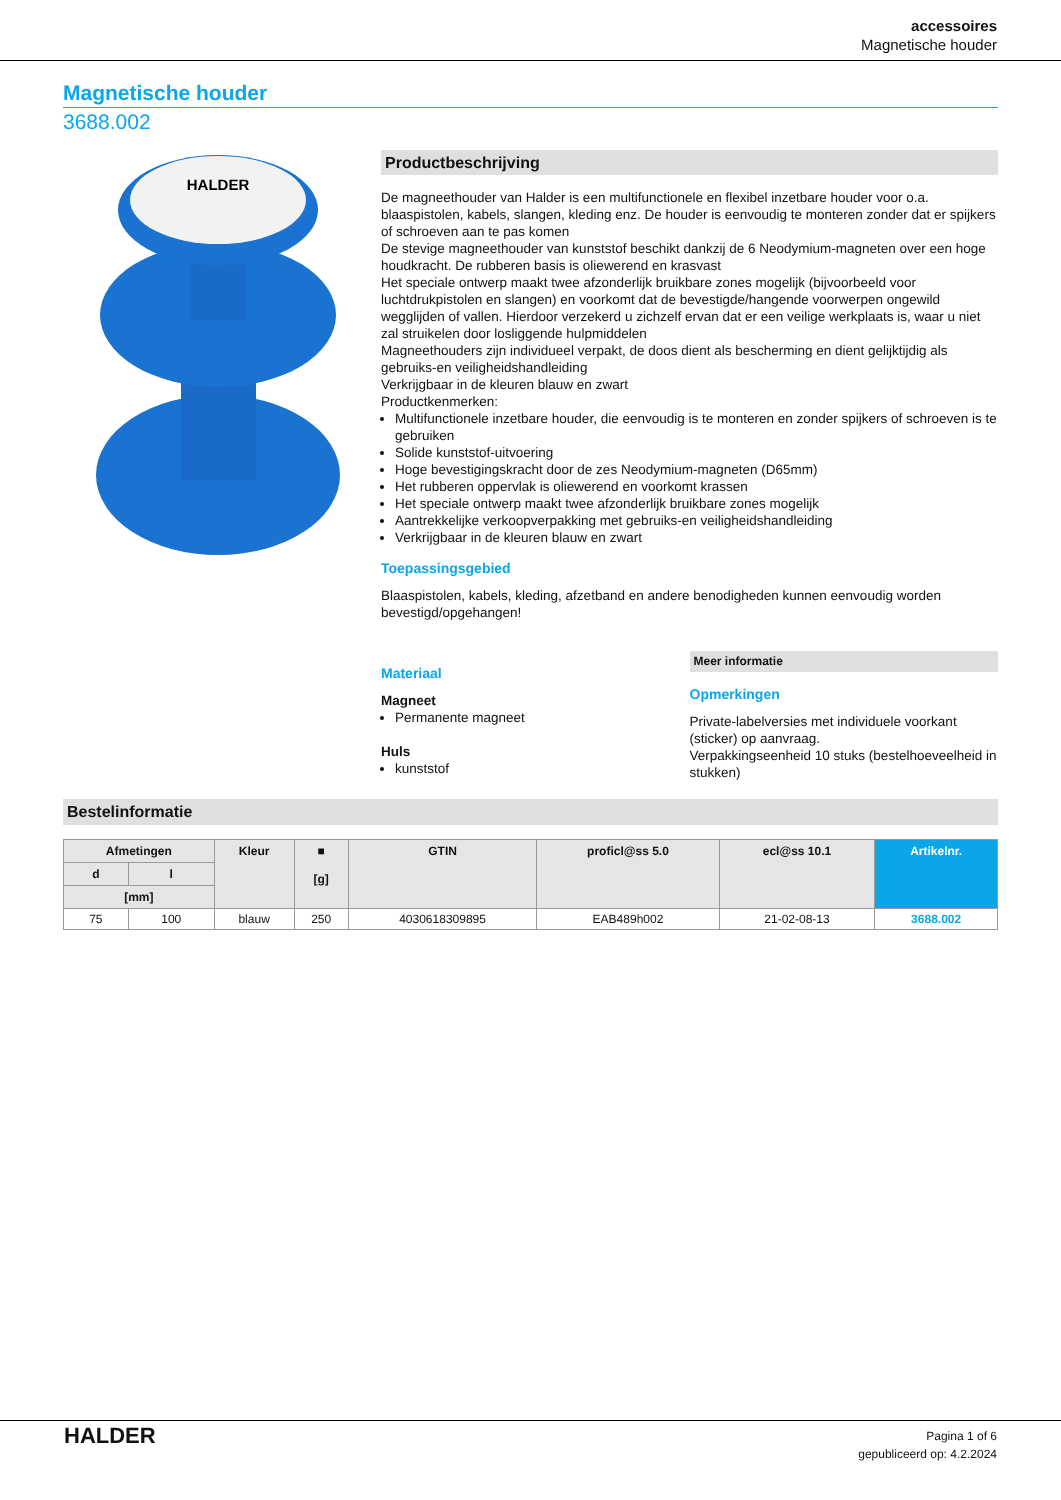accessoires
Magnetische houder
Magnetische houder
3688.002
HALDER
Productbeschrijving
De magneethouder van Halder is een multifunctionele en flexibel inzetbare houder voor o.a. blaaspistolen, kabels, slangen, kleding enz. De houder is eenvoudig te monteren zonder dat er spijkers of schroeven aan te pas komen
De stevige magneethouder van kunststof beschikt dankzij de 6 Neodymium-magneten over een hoge houdkracht. De rubberen basis is oliewerend en krasvast
Het speciale ontwerp maakt twee afzonderlijk bruikbare zones mogelijk (bijvoorbeeld voor luchtdrukpistolen en slangen) en voorkomt dat de bevestigde/hangende voorwerpen ongewild wegglijden of vallen. Hierdoor verzekerd u zichzelf ervan dat er een veilige werkplaats is, waar u niet zal struikelen door losliggende hulpmiddelen
Magneethouders zijn individueel verpakt, de doos dient als bescherming en dient gelijktijdig als gebruiks-en veiligheidshandleiding
Verkrijgbaar in de kleuren blauw en zwart
Productkenmerken:
Multifunctionele inzetbare houder, die eenvoudig is te monteren en zonder spijkers of schroeven is te gebruiken
Solide kunststof-uitvoering
Hoge bevestigingskracht door de zes Neodymium-magneten (D65mm)
Het rubberen oppervlak is oliewerend en voorkomt krassen
Het speciale ontwerp maakt twee afzonderlijk bruikbare zones mogelijk
Aantrekkelijke verkoopverpakking met gebruiks-en veiligheidshandleiding
Verkrijgbaar in de kleuren blauw en zwart
Toepassingsgebied
Blaaspistolen, kabels, kleding, afzetband en andere benodigheden kunnen eenvoudig worden bevestigd/opgehangen!
Materiaal
Magneet
Permanente magneet
Huls
kunststof
Meer informatie
Opmerkingen
Private-labelversies met individuele voorkant (sticker) op aanvraag.
Verpakkingseenheid 10 stuks (bestelhoeveelheid in stukken)
Bestelinformatie
| Afmetingen | | Kleur | ■ [g] | GTIN | proficl@ss 5.0 | ecl@ss 10.1 | Artikelnr. |
| --- | --- | --- | --- | --- | --- | --- | --- |
| d | l | | | | | | |
| [mm] | | | | | | | |
| 75 | 100 | blauw | 250 | 4030618309895 | EAB489h002 | 21-02-08-13 | 3688.002 |
HALDER
Pagina 1 of 6
gepubliceerd op: 4.2.2024